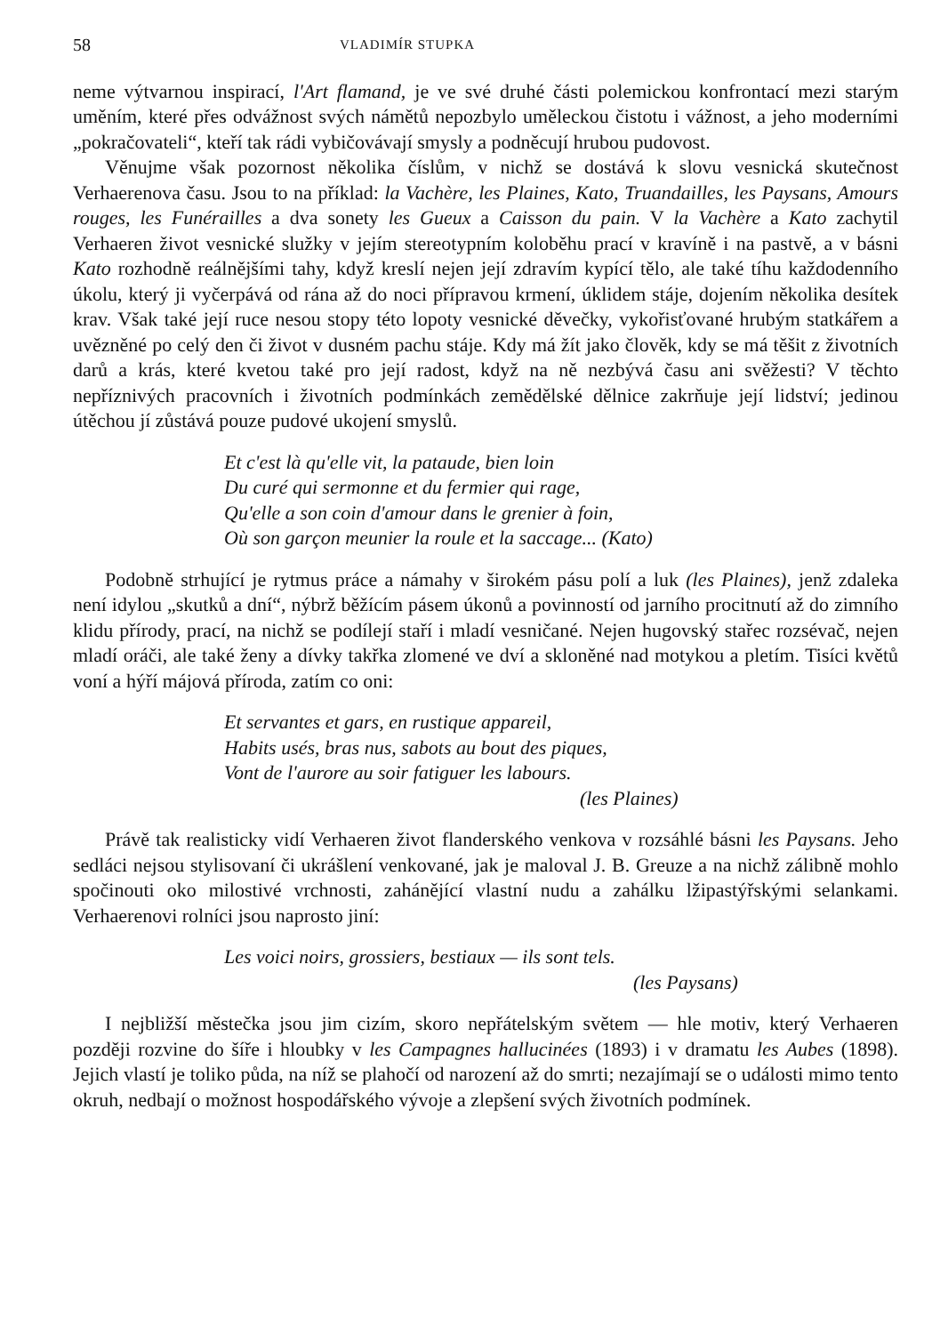58 VLADIMÍR STUPKA
neme výtvarnou inspirací, l'Art flamand, je ve své druhé části polemickou konfrontací mezi starým uměním, které přes odvážnost svých námětů nepozbylo uměleckou čistotu i vážnost, a jeho moderními „pokračovateli“, kteří tak rádi vybičovávají smysly a podněcují hrubou pudovost.
Věnujme však pozornost několika číslům, v nichž se dostává k slovu vesnická skutečnost Verhaerenova času. Jsou to na příklad: la Vachère, les Plaines, Kato, Truandailles, les Paysans, Amours rouges, les Funérailles a dva sonety les Gueux a Caisson du pain. V la Vachère a Kato zachytil Verhaeren život vesnické služky v jejím stereotypním koloběhu prací v kravíně i na pastvě, a v básni Kato rozhodně reálnějšími tahy, když kreslí nejen její zdravím kypící tělo, ale také tíhu každodenního úkolu, který ji vyčerpává od rána až do noci přípravou krmení, úklidem stáje, dojením několika desítek krav. Však také její ruce nesou stopy této lopoty vesnické děvečky, vykořisťované hrubým statkářem a uvězněné po celý den či život v dusném pachu stáje. Kdy má žít jako člověk, kdy se má těšit z životních darů a krás, které kvetou také pro její radost, když na ně nezbývá času ani svěžesti? V těchto nepříznivých pracovních i životních podmínkách zemědělské dělnice zakrňuje její lidství; jedinou útěchou jí zůstává pouze pudové ukojení smyslů.
Et c'est là qu'elle vit, la pataude, bien loin
Du curé qui sermonne et du fermier qui rage,
Qu'elle a son coin d'amour dans le grenier à foin,
Où son garçon meunier la roule et la saccage... (Kato)
Podobně strhující je rytmus práce a námahy v širokém pásu polí a luk (les Plaines), jenž zdaleka není idylou „skutků a dní“, nýbrž běžícím pásem úkonů a povinností od jarního procitnutí až do zimního klidu přírody, prací, na nichž se podílejí staří i mladí vesničané. Nejen hugovský stařec rozsévač, nejen mladí oráči, ale také ženy a dívky takřka zlomené ve dví a skloněné nad motykou a pletím. Tisíci květů voní a hýří májová příroda, zatím co oni:
Et servantes et gars, en rustique appareil,
Habits usés, bras nus, sabots au bout des piques,
Vont de l'aurore au soir fatiguer les labours.
(les Plaines)
Právě tak realisticky vidí Verhaeren život flanderského venkova v rozsáhlé básni les Paysans. Jeho sedláci nejsou stylisovaní či ukrášlení venkované, jak je maloval J. B. Greuze a na nichž zálibně mohlo spočinouti oko milostivé vrchnosti, zahánějící vlastní nudu a zahálku lžipastýřskými selankami. Verhaerenovi rolníci jsou naprosto jiní:
Les voici noirs, grossiers, bestiaux — ils sont tels.
(les Paysans)
I nejbližší městečka jsou jim cizím, skoro nepřátelským světem — hle motiv, který Verhaeren později rozvine do šíře i hloubky v les Campagnes hallucinées (1893) i v dramatu les Aubes (1898). Jejich vlastí je toliko půda, na níž se plahočí od narození až do smrti; nezajímají se o události mimo tento okruh, nedbají o možnost hospodářského vývoje a zlepšení svých životních podmínek.